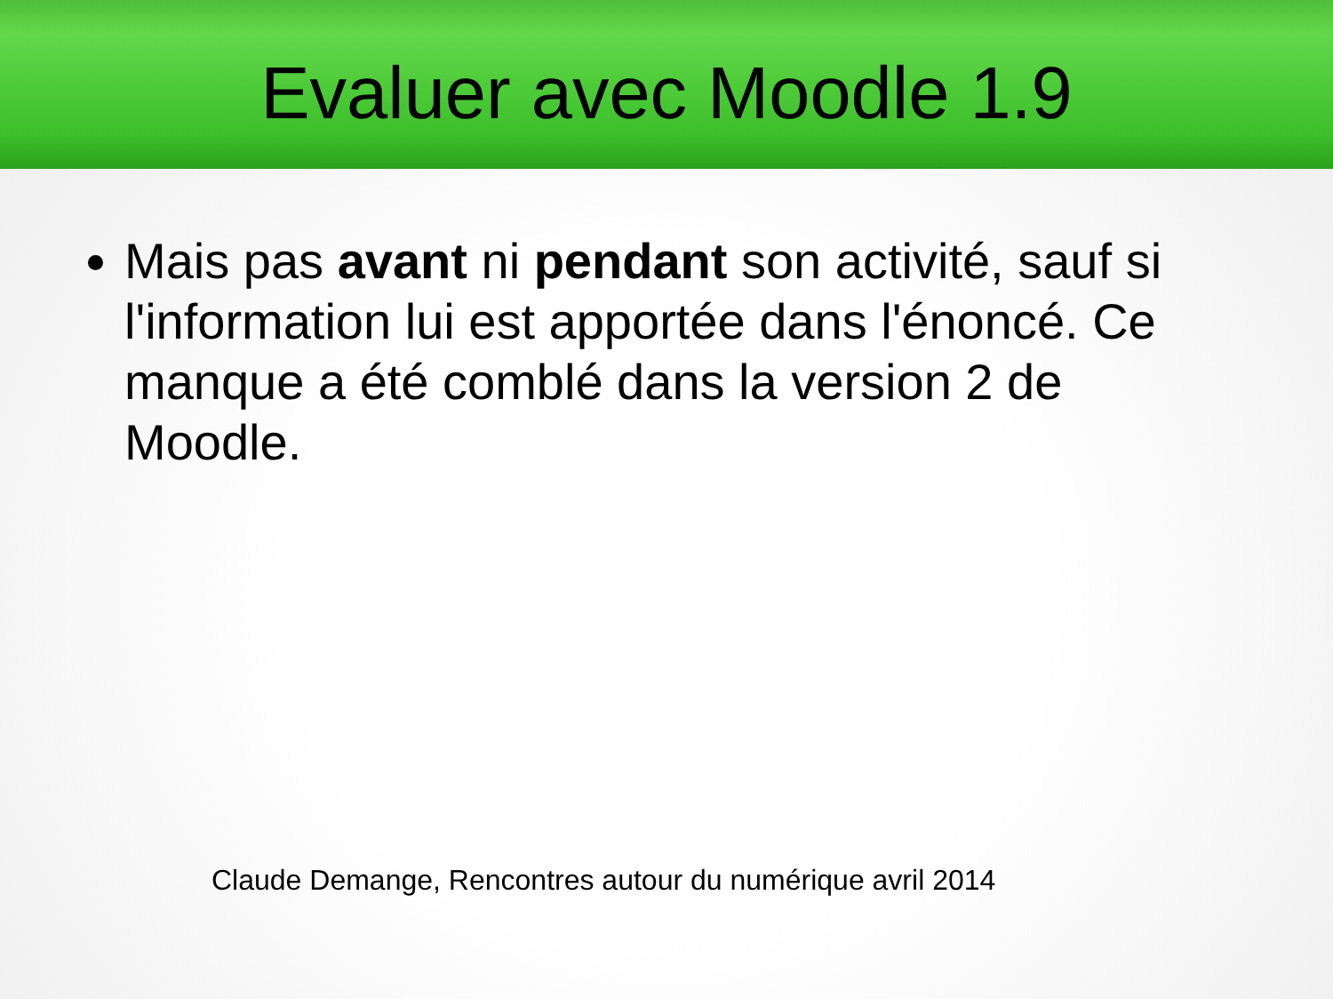Evaluer avec Moodle 1.9
Mais pas avant ni pendant son activité, sauf si l'information lui est apportée dans l'énoncé. Ce manque a été comblé dans la version 2 de Moodle.
Claude Demange, Rencontres autour du numérique avril 2014